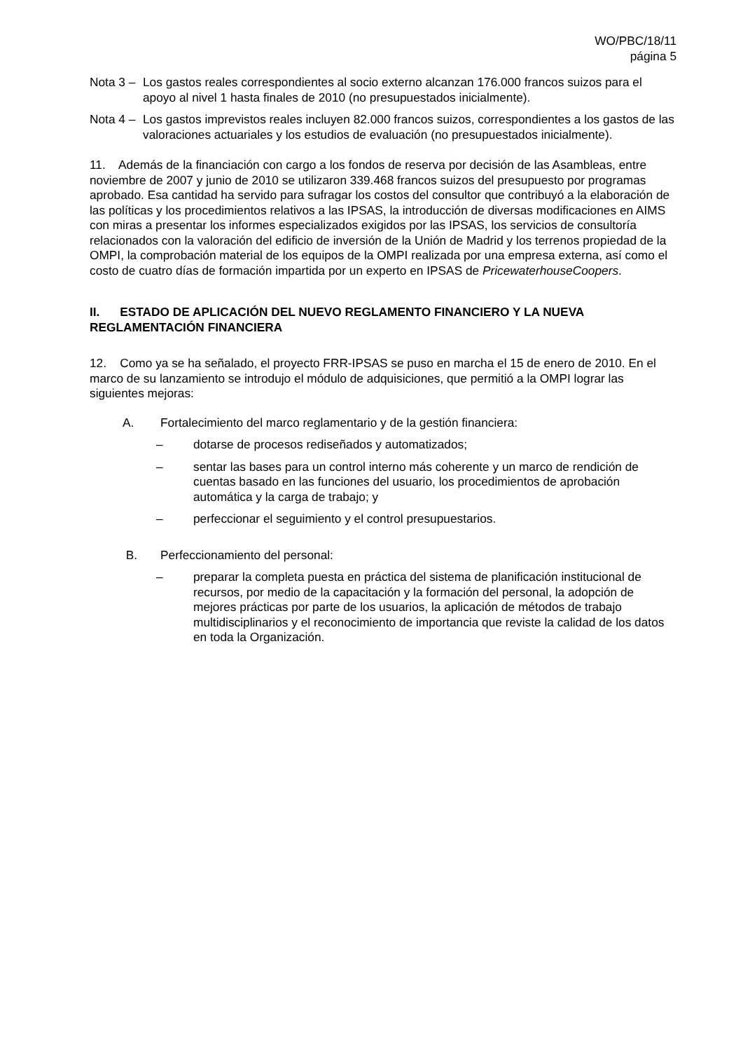WO/PBC/18/11
página 5
Nota 3 – Los gastos reales correspondientes al socio externo alcanzan 176.000 francos suizos para el apoyo al nivel 1 hasta finales de 2010 (no presupuestados inicialmente).
Nota 4 – Los gastos imprevistos reales incluyen 82.000 francos suizos, correspondientes a los gastos de las valoraciones actuariales y los estudios de evaluación (no presupuestados inicialmente).
11. Además de la financiación con cargo a los fondos de reserva por decisión de las Asambleas, entre noviembre de 2007 y junio de 2010 se utilizaron 339.468 francos suizos del presupuesto por programas aprobado. Esa cantidad ha servido para sufragar los costos del consultor que contribuyó a la elaboración de las políticas y los procedimientos relativos a las IPSAS, la introducción de diversas modificaciones en AIMS con miras a presentar los informes especializados exigidos por las IPSAS, los servicios de consultoría relacionados con la valoración del edificio de inversión de la Unión de Madrid y los terrenos propiedad de la OMPI, la comprobación material de los equipos de la OMPI realizada por una empresa externa, así como el costo de cuatro días de formación impartida por un experto en IPSAS de PricewaterhouseCoopers.
II. ESTADO DE APLICACIÓN DEL NUEVO REGLAMENTO FINANCIERO Y LA NUEVA REGLAMENTACIÓN FINANCIERA
12. Como ya se ha señalado, el proyecto FRR-IPSAS se puso en marcha el 15 de enero de 2010. En el marco de su lanzamiento se introdujo el módulo de adquisiciones, que permitió a la OMPI lograr las siguientes mejoras:
A. Fortalecimiento del marco reglamentario y de la gestión financiera:
– dotarse de procesos rediseñados y automatizados;
– sentar las bases para un control interno más coherente y un marco de rendición de cuentas basado en las funciones del usuario, los procedimientos de aprobación automática y la carga de trabajo; y
– perfeccionar el seguimiento y el control presupuestarios.
B. Perfeccionamiento del personal:
– preparar la completa puesta en práctica del sistema de planificación institucional de recursos, por medio de la capacitación y la formación del personal, la adopción de mejores prácticas por parte de los usuarios, la aplicación de métodos de trabajo multidisciplinarios y el reconocimiento de importancia que reviste la calidad de los datos en toda la Organización.